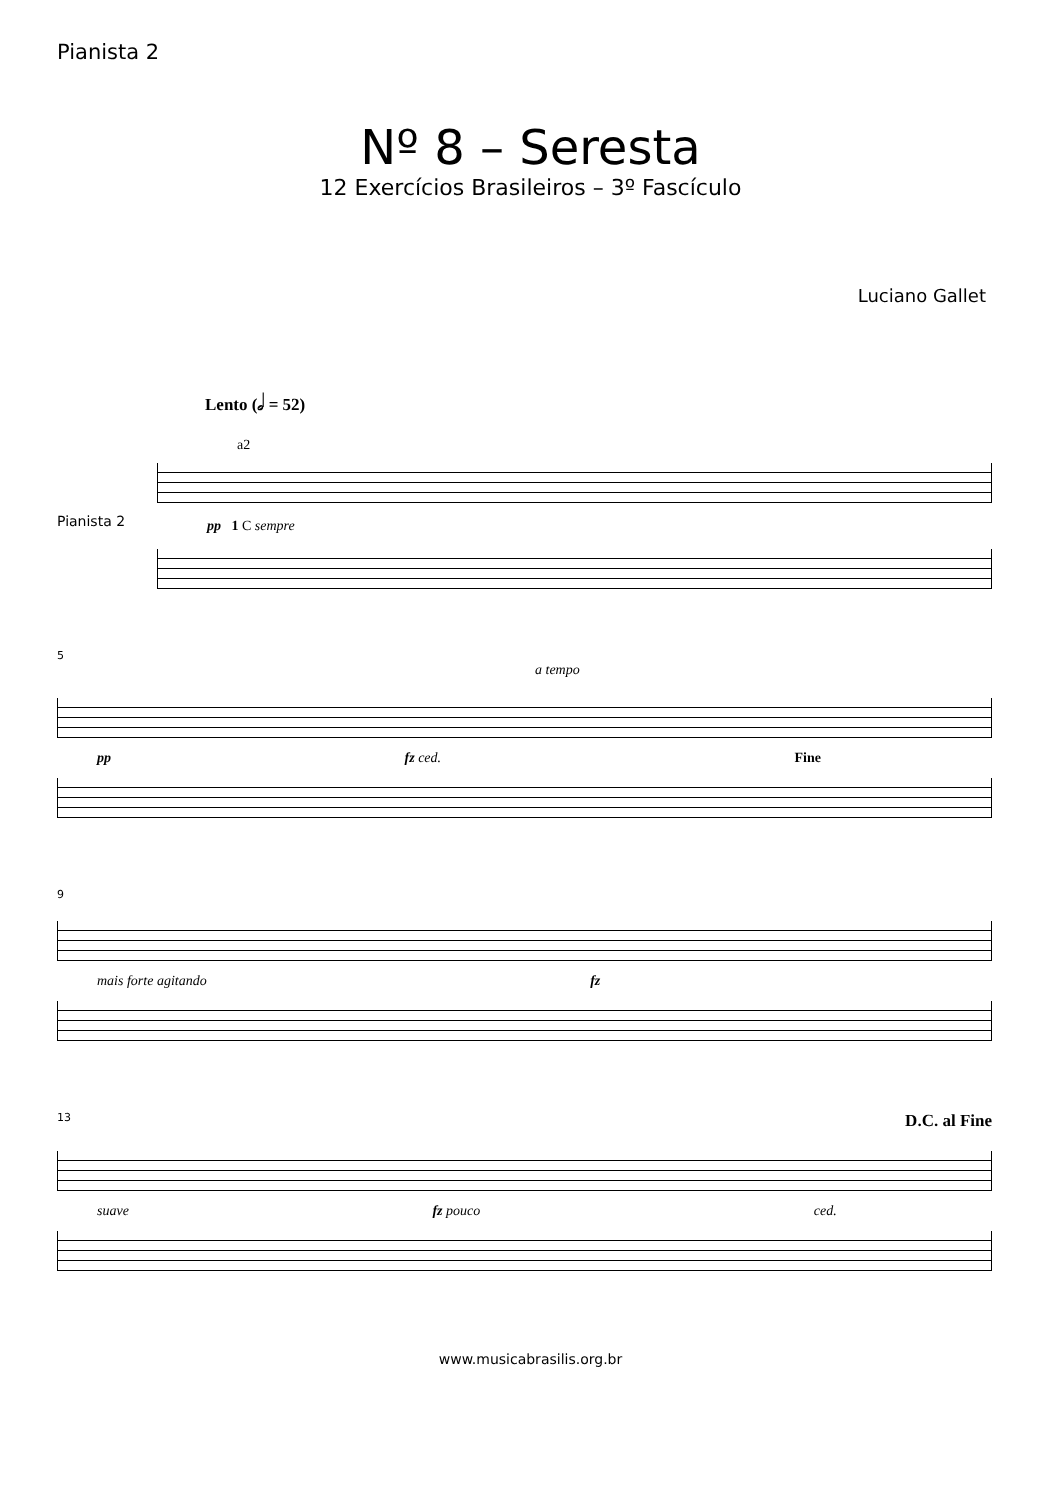Pianista 2
Nº 8 – Seresta
12 Exercícios Brasileiros – 3º Fascículo
Luciano Gallet
Lento (𝅗𝅥 = 52)
a2
Pianista 2
pp 1 C sempre
5
a tempo
pp fz ced. Fine
9
mais forte agitando fz
13 D.C. al Fine
suave fz pouco ced.
www.musicabrasilis.org.br